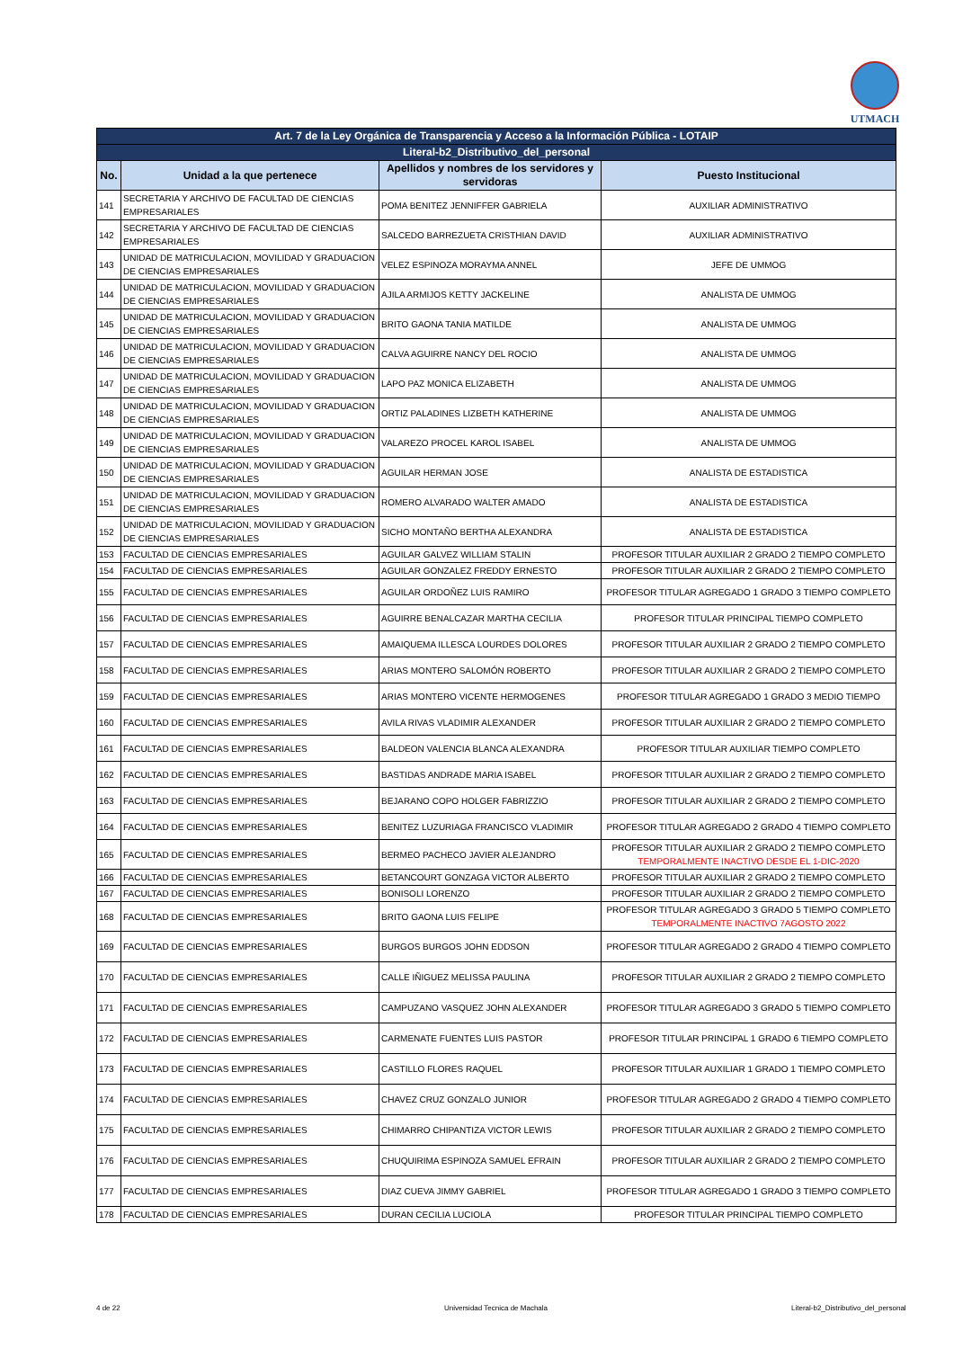UTMACH
| Art. 7 de la Ley Orgánica de Transparencia y Acceso a la Información Pública - LOTAIP | | | |
| Literal-b2_Distributivo_del_personal | | | |
| No. | Unidad a la que pertenece | Apellidos y nombres de los servidores y servidoras | Puesto Institucional |
| 141 | SECRETARIA Y ARCHIVO DE FACULTAD DE CIENCIAS EMPRESARIALES | POMA BENITEZ JENNIFFER GABRIELA | AUXILIAR ADMINISTRATIVO |
| 142 | SECRETARIA Y ARCHIVO DE FACULTAD DE CIENCIAS EMPRESARIALES | SALCEDO BARREZUETA CRISTHIAN DAVID | AUXILIAR ADMINISTRATIVO |
| 143 | UNIDAD DE MATRICULACION, MOVILIDAD Y GRADUACION DE CIENCIAS EMPRESARIALES | VELEZ ESPINOZA MORAYMA ANNEL | JEFE DE UMMOG |
| 144 | UNIDAD DE MATRICULACION, MOVILIDAD Y GRADUACION DE CIENCIAS EMPRESARIALES | AJILA ARMIJOS KETTY JACKELINE | ANALISTA DE UMMOG |
| 145 | UNIDAD DE MATRICULACION, MOVILIDAD Y GRADUACION DE CIENCIAS EMPRESARIALES | BRITO GAONA TANIA MATILDE | ANALISTA DE UMMOG |
| 146 | UNIDAD DE MATRICULACION, MOVILIDAD Y GRADUACION DE CIENCIAS EMPRESARIALES | CALVA AGUIRRE NANCY DEL ROCIO | ANALISTA DE UMMOG |
| 147 | UNIDAD DE MATRICULACION, MOVILIDAD Y GRADUACION DE CIENCIAS EMPRESARIALES | LAPO PAZ MONICA ELIZABETH | ANALISTA DE UMMOG |
| 148 | UNIDAD DE MATRICULACION, MOVILIDAD Y GRADUACION DE CIENCIAS EMPRESARIALES | ORTIZ PALADINES LIZBETH KATHERINE | ANALISTA DE UMMOG |
| 149 | UNIDAD DE MATRICULACION, MOVILIDAD Y GRADUACION DE CIENCIAS EMPRESARIALES | VALAREZO PROCEL KAROL ISABEL | ANALISTA DE UMMOG |
| 150 | UNIDAD DE MATRICULACION, MOVILIDAD Y GRADUACION DE CIENCIAS EMPRESARIALES | AGUILAR HERMAN JOSE | ANALISTA DE ESTADISTICA |
| 151 | UNIDAD DE MATRICULACION, MOVILIDAD Y GRADUACION DE CIENCIAS EMPRESARIALES | ROMERO ALVARADO WALTER AMADO | ANALISTA DE ESTADISTICA |
| 152 | UNIDAD DE MATRICULACION, MOVILIDAD Y GRADUACION DE CIENCIAS EMPRESARIALES | SICHO MONTAÑO BERTHA ALEXANDRA | ANALISTA DE ESTADISTICA |
| 153 | FACULTAD DE CIENCIAS EMPRESARIALES | AGUILAR GALVEZ WILLIAM STALIN | PROFESOR TITULAR AUXILIAR 2 GRADO 2 TIEMPO COMPLETO |
| 154 | FACULTAD DE CIENCIAS EMPRESARIALES | AGUILAR GONZALEZ FREDDY ERNESTO | PROFESOR TITULAR AUXILIAR 2 GRADO 2 TIEMPO COMPLETO |
| 155 | FACULTAD DE CIENCIAS EMPRESARIALES | AGUILAR ORDOÑEZ LUIS RAMIRO | PROFESOR TITULAR AGREGADO 1 GRADO 3 TIEMPO COMPLETO |
| 156 | FACULTAD DE CIENCIAS EMPRESARIALES | AGUIRRE BENALCAZAR MARTHA CECILIA | PROFESOR TITULAR PRINCIPAL TIEMPO COMPLETO |
| 157 | FACULTAD DE CIENCIAS EMPRESARIALES | AMAIQUEMA ILLESCA LOURDES DOLORES | PROFESOR TITULAR AUXILIAR 2 GRADO 2 TIEMPO COMPLETO |
| 158 | FACULTAD DE CIENCIAS EMPRESARIALES | ARIAS MONTERO SALOMÓN ROBERTO | PROFESOR TITULAR AUXILIAR 2 GRADO 2 TIEMPO COMPLETO |
| 159 | FACULTAD DE CIENCIAS EMPRESARIALES | ARIAS MONTERO VICENTE HERMOGENES | PROFESOR TITULAR AGREGADO 1 GRADO 3 MEDIO TIEMPO |
| 160 | FACULTAD DE CIENCIAS EMPRESARIALES | AVILA RIVAS VLADIMIR ALEXANDER | PROFESOR TITULAR AUXILIAR 2 GRADO 2 TIEMPO COMPLETO |
| 161 | FACULTAD DE CIENCIAS EMPRESARIALES | BALDEON VALENCIA BLANCA ALEXANDRA | PROFESOR TITULAR AUXILIAR TIEMPO COMPLETO |
| 162 | FACULTAD DE CIENCIAS EMPRESARIALES | BASTIDAS ANDRADE MARIA ISABEL | PROFESOR TITULAR AUXILIAR 2 GRADO 2 TIEMPO COMPLETO |
| 163 | FACULTAD DE CIENCIAS EMPRESARIALES | BEJARANO COPO HOLGER FABRIZZIO | PROFESOR TITULAR AUXILIAR 2 GRADO 2 TIEMPO COMPLETO |
| 164 | FACULTAD DE CIENCIAS EMPRESARIALES | BENITEZ LUZURIAGA FRANCISCO VLADIMIR | PROFESOR TITULAR AGREGADO 2 GRADO 4 TIEMPO COMPLETO |
| 165 | FACULTAD DE CIENCIAS EMPRESARIALES | BERMEO PACHECO JAVIER ALEJANDRO | PROFESOR TITULAR AUXILIAR 2 GRADO 2 TIEMPO COMPLETO TEMPORALMENTE INACTIVO DESDE EL 1-DIC-2020 |
| 166 | FACULTAD DE CIENCIAS EMPRESARIALES | BETANCOURT GONZAGA VICTOR ALBERTO | PROFESOR TITULAR AUXILIAR 2 GRADO 2 TIEMPO COMPLETO |
| 167 | FACULTAD DE CIENCIAS EMPRESARIALES | BONISOLI LORENZO | PROFESOR TITULAR AUXILIAR 2 GRADO 2 TIEMPO COMPLETO |
| 168 | FACULTAD DE CIENCIAS EMPRESARIALES | BRITO GAONA LUIS FELIPE | PROFESOR TITULAR AGREGADO 3 GRADO 5 TIEMPO COMPLETO TEMPORALMENTE INACTIVO 7AGOSTO 2022 |
| 169 | FACULTAD DE CIENCIAS EMPRESARIALES | BURGOS BURGOS JOHN EDDSON | PROFESOR TITULAR AGREGADO 2 GRADO 4 TIEMPO COMPLETO |
| 170 | FACULTAD DE CIENCIAS EMPRESARIALES | CALLE IÑIGUEZ MELISSA PAULINA | PROFESOR TITULAR AUXILIAR 2 GRADO 2 TIEMPO COMPLETO |
| 171 | FACULTAD DE CIENCIAS EMPRESARIALES | CAMPUZANO VASQUEZ JOHN ALEXANDER | PROFESOR TITULAR AGREGADO 3 GRADO 5 TIEMPO COMPLETO |
| 172 | FACULTAD DE CIENCIAS EMPRESARIALES | CARMENATE FUENTES LUIS PASTOR | PROFESOR TITULAR PRINCIPAL 1 GRADO 6 TIEMPO COMPLETO |
| 173 | FACULTAD DE CIENCIAS EMPRESARIALES | CASTILLO FLORES RAQUEL | PROFESOR TITULAR AUXILIAR 1 GRADO 1 TIEMPO COMPLETO |
| 174 | FACULTAD DE CIENCIAS EMPRESARIALES | CHAVEZ CRUZ GONZALO JUNIOR | PROFESOR TITULAR AGREGADO 2 GRADO 4 TIEMPO COMPLETO |
| 175 | FACULTAD DE CIENCIAS EMPRESARIALES | CHIMARRO CHIPANTIZA VICTOR LEWIS | PROFESOR TITULAR AUXILIAR 2 GRADO 2 TIEMPO COMPLETO |
| 176 | FACULTAD DE CIENCIAS EMPRESARIALES | CHUQUIRIMA ESPINOZA SAMUEL EFRAIN | PROFESOR TITULAR AUXILIAR 2 GRADO 2 TIEMPO COMPLETO |
| 177 | FACULTAD DE CIENCIAS EMPRESARIALES | DIAZ CUEVA JIMMY GABRIEL | PROFESOR TITULAR AGREGADO 1 GRADO 3 TIEMPO COMPLETO |
| 178 | FACULTAD DE CIENCIAS EMPRESARIALES | DURAN CECILIA LUCIOLA | PROFESOR TITULAR PRINCIPAL TIEMPO COMPLETO |
4 de 22 Universidad Tecnica de Machala
Literal-b2_Distributivo_del_personal